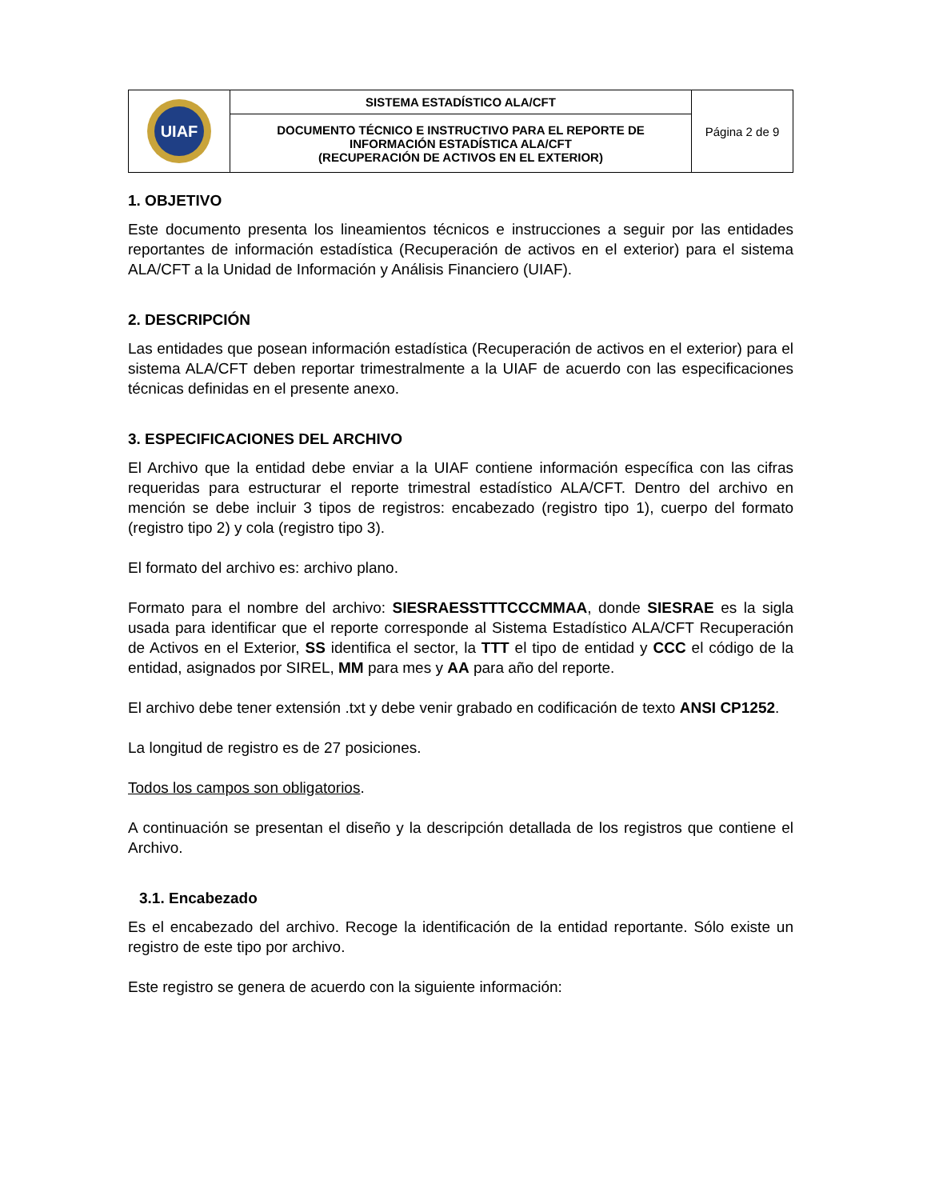| UIAF | SISTEMA ESTADÍSTICO ALA/CFT | Página 2 de 9 |
| | DOCUMENTO TÉCNICO E INSTRUCTIVO PARA EL REPORTE DE INFORMACIÓN ESTADÍSTICA ALA/CFT (RECUPERACIÓN DE ACTIVOS EN EL EXTERIOR) | |
1. OBJETIVO
Este documento presenta los lineamientos técnicos e instrucciones a seguir por las entidades reportantes de información estadística (Recuperación de activos en el exterior) para el sistema ALA/CFT a la Unidad de Información y Análisis Financiero (UIAF).
2. DESCRIPCIÓN
Las entidades que posean información estadística (Recuperación de activos en el exterior) para el sistema ALA/CFT deben reportar trimestralmente a la UIAF de acuerdo con las especificaciones técnicas definidas en el presente anexo.
3. ESPECIFICACIONES DEL ARCHIVO
El Archivo que la entidad debe enviar a la UIAF contiene información específica con las cifras requeridas para estructurar el reporte trimestral estadístico ALA/CFT. Dentro del archivo en mención se debe incluir 3 tipos de registros: encabezado (registro tipo 1), cuerpo del formato (registro tipo 2) y cola (registro tipo 3).
El formato del archivo es: archivo plano.
Formato para el nombre del archivo: SIESRAESSTTTCCCMMAA, donde SIESRAE es la sigla usada para identificar que el reporte corresponde al Sistema Estadístico ALA/CFT Recuperación de Activos en el Exterior, SS identifica el sector, la TTT el tipo de entidad y CCC el código de la entidad, asignados por SIREL, MM para mes y AA para año del reporte.
El archivo debe tener extensión .txt y debe venir grabado en codificación de texto ANSI CP1252.
La longitud de registro es de 27 posiciones.
Todos los campos son obligatorios.
A continuación se presentan el diseño y la descripción detallada de los registros que contiene el Archivo.
3.1. Encabezado
Es el encabezado del archivo. Recoge la identificación de la entidad reportante. Sólo existe un registro de este tipo por archivo.
Este registro se genera de acuerdo con la siguiente información: